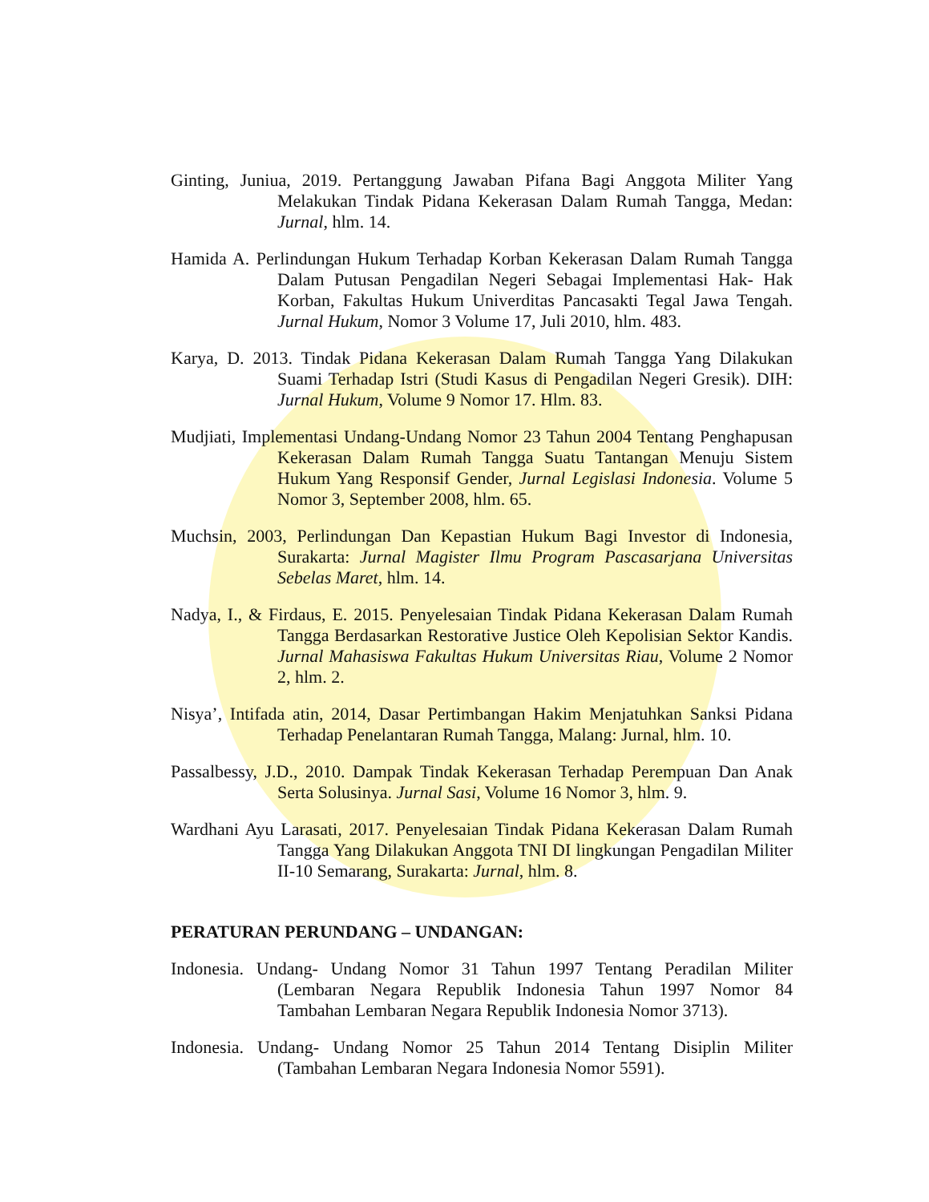Ginting, Juniua, 2019. Pertanggung Jawaban Pifana Bagi Anggota Militer Yang Melakukan Tindak Pidana Kekerasan Dalam Rumah Tangga, Medan: Jurnal, hlm. 14.
Hamida A. Perlindungan Hukum Terhadap Korban Kekerasan Dalam Rumah Tangga Dalam Putusan Pengadilan Negeri Sebagai Implementasi Hak- Hak Korban, Fakultas Hukum Univerditas Pancasakti Tegal Jawa Tengah. Jurnal Hukum, Nomor 3 Volume 17, Juli 2010, hlm. 483.
Karya, D. 2013. Tindak Pidana Kekerasan Dalam Rumah Tangga Yang Dilakukan Suami Terhadap Istri (Studi Kasus di Pengadilan Negeri Gresik). DIH: Jurnal Hukum, Volume 9 Nomor 17. Hlm. 83.
Mudjiati, Implementasi Undang-Undang Nomor 23 Tahun 2004 Tentang Penghapusan Kekerasan Dalam Rumah Tangga Suatu Tantangan Menuju Sistem Hukum Yang Responsif Gender, Jurnal Legislasi Indonesia. Volume 5 Nomor 3, September 2008, hlm. 65.
Muchsin, 2003, Perlindungan Dan Kepastian Hukum Bagi Investor di Indonesia, Surakarta: Jurnal Magister Ilmu Program Pascasarjana Universitas Sebelas Maret, hlm. 14.
Nadya, I., & Firdaus, E. 2015. Penyelesaian Tindak Pidana Kekerasan Dalam Rumah Tangga Berdasarkan Restorative Justice Oleh Kepolisian Sektor Kandis. Jurnal Mahasiswa Fakultas Hukum Universitas Riau, Volume 2 Nomor 2, hlm. 2.
Nisya’, Intifada atin, 2014, Dasar Pertimbangan Hakim Menjatuhkan Sanksi Pidana Terhadap Penelantaran Rumah Tangga, Malang: Jurnal, hlm. 10.
Passalbessy, J.D., 2010. Dampak Tindak Kekerasan Terhadap Perempuan Dan Anak Serta Solusinya. Jurnal Sasi, Volume 16 Nomor 3, hlm. 9.
Wardhani Ayu Larasati, 2017. Penyelesaian Tindak Pidana Kekerasan Dalam Rumah Tangga Yang Dilakukan Anggota TNI DI lingkungan Pengadilan Militer II-10 Semarang, Surakarta: Jurnal, hlm. 8.
PERATURAN PERUNDANG – UNDANGAN:
Indonesia. Undang- Undang Nomor 31 Tahun 1997 Tentang Peradilan Militer (Lembaran Negara Republik Indonesia Tahun 1997 Nomor 84 Tambahan Lembaran Negara Republik Indonesia Nomor 3713).
Indonesia. Undang- Undang Nomor 25 Tahun 2014 Tentang Disiplin Militer (Tambahan Lembaran Negara Indonesia Nomor 5591).